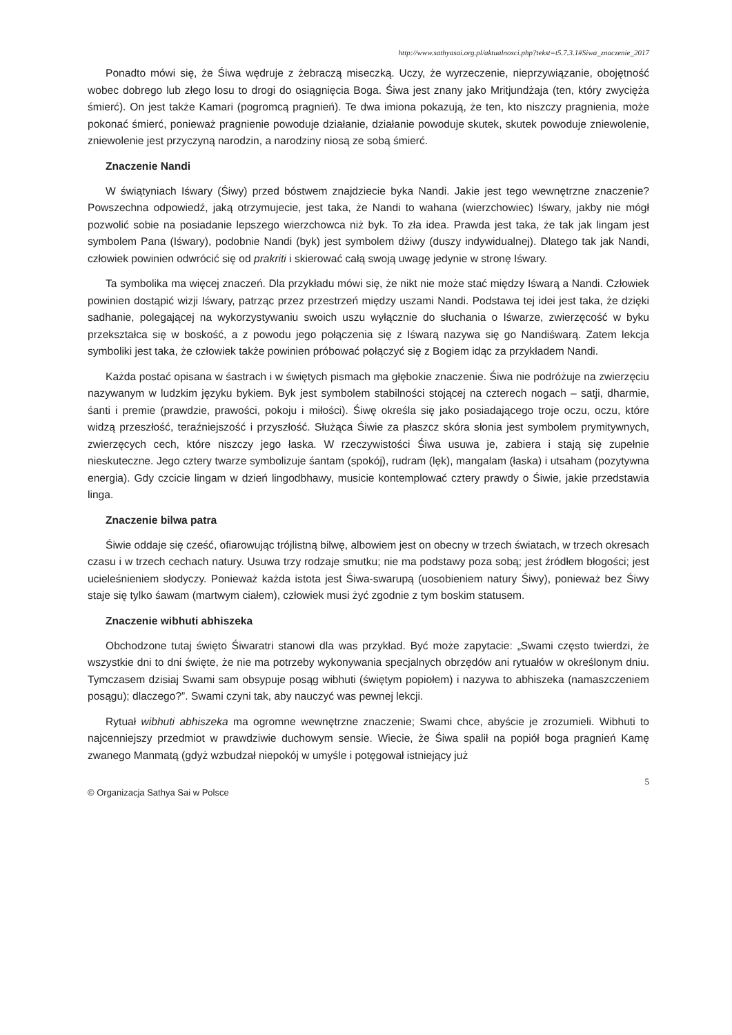http://www.sathyasai.org.pl/aktualnosci.php?tekst=t5.7.3.1#Siwa_znaczenie_2017
Ponadto mówi się, że Śiwa wędruje z żebraczą miseczką. Uczy, że wyrzeczenie, nieprzywiązanie, obojętność wobec dobrego lub złego losu to drogi do osiągnięcia Boga. Śiwa jest znany jako Mritjundżaja (ten, który zwycięża śmierć). On jest także Kamari (pogromcą pragnień). Te dwa imiona pokazują, że ten, kto niszczy pragnienia, może pokonać śmierć, ponieważ pragnienie powoduje działanie, działanie powoduje skutek, skutek powoduje zniewolenie, zniewolenie jest przyczyną narodzin, a narodziny niosą ze sobą śmierć.
Znaczenie Nandi
W świątyniach Iśwary (Śiwy) przed bóstwem znajdziecie byka Nandi. Jakie jest tego wewnętrzne znaczenie? Powszechna odpowiedź, jaką otrzymujecie, jest taka, że Nandi to wahana (wierzchowiec) Iśwary, jakby nie mógł pozwolić sobie na posiadanie lepszego wierzchowca niż byk. To zła idea. Prawda jest taka, że tak jak lingam jest symbolem Pana (Iśwary), podobnie Nandi (byk) jest symbolem dżiwy (duszy indywidualnej). Dlatego tak jak Nandi, człowiek powinien odwrócić się od prakriti i skierować całą swoją uwagę jedynie w stronę Iśwary.
Ta symbolika ma więcej znaczeń. Dla przykładu mówi się, że nikt nie może stać między Iśwarą a Nandi. Człowiek powinien dostąpić wizji Iśwary, patrząc przez przestrzeń między uszami Nandi. Podstawa tej idei jest taka, że dzięki sadhanie, polegającej na wykorzystywaniu swoich uszu wyłącznie do słuchania o Iśwarze, zwierzęcość w byku przekształca się w boskość, a z powodu jego połączenia się z Iśwarą nazywa się go Nandiśwarą. Zatem lekcja symboliki jest taka, że człowiek także powinien próbować połączyć się z Bogiem idąc za przykładem Nandi.
Każda postać opisana w śastrach i w świętych pismach ma głębokie znaczenie. Śiwa nie podróżuje na zwierzęciu nazywanym w ludzkim języku bykiem. Byk jest symbolem stabilności stojącej na czterech nogach – satji, dharmie, śanti i premie (prawdzie, prawości, pokoju i miłości). Śiwę określa się jako posiadającego troje oczu, oczu, które widzą przeszłość, teraźniejszość i przyszłość. Służąca Śiwie za płaszcz skóra słonia jest symbolem prymitywnych, zwierzęcych cech, które niszczy jego łaska. W rzeczywistości Śiwa usuwa je, zabiera i stają się zupełnie nieskuteczne. Jego cztery twarze symbolizuje śantam (spokój), rudram (lęk), mangalam (łaska) i utsaham (pozytywna energia). Gdy czcicie lingam w dzień lingodbhawy, musicie kontemplować cztery prawdy o Śiwie, jakie przedstawia linga.
Znaczenie bilwa patra
Śiwie oddaje się cześć, ofiarowując trójlistną bilwę, albowiem jest on obecny w trzech światach, w trzech okresach czasu i w trzech cechach natury. Usuwa trzy rodzaje smutku; nie ma podstawy poza sobą; jest źródłem błogości; jest ucieleśnieniem słodyczy. Ponieważ każda istota jest Śiwa-swarupą (uosobieniem natury Śiwy), ponieważ bez Śiwy staje się tylko śawam (martwym ciałem), człowiek musi żyć zgodnie z tym boskim statusem.
Znaczenie wibhuti abhiszeka
Obchodzone tutaj święto Śiwaratri stanowi dla was przykład. Być może zapytacie: „Swami często twierdzi, że wszystkie dni to dni święte, że nie ma potrzeby wykonywania specjalnych obrzędów ani rytuałów w określonym dniu. Tymczasem dzisiaj Swami sam obsypuje posąg wibhuti (świętym popiołem) i nazywa to abhiszeka (namaszczeniem posągu); dlaczego?”. Swami czyni tak, aby nauczyć was pewnej lekcji.
Rytuał wibhuti abhiszeka ma ogromne wewnętrzne znaczenie; Swami chce, abyście je zrozumieli. Wibhuti to najcenniejszy przedmiot w prawdziwie duchowym sensie. Wiecie, że Śiwa spalił na popiół boga pragnień Kamę zwanego Manmatą (gdyż wzbudzał niepokój w umyśle i potęgował istniejący już
5
© Organizacja Sathya Sai w Polsce